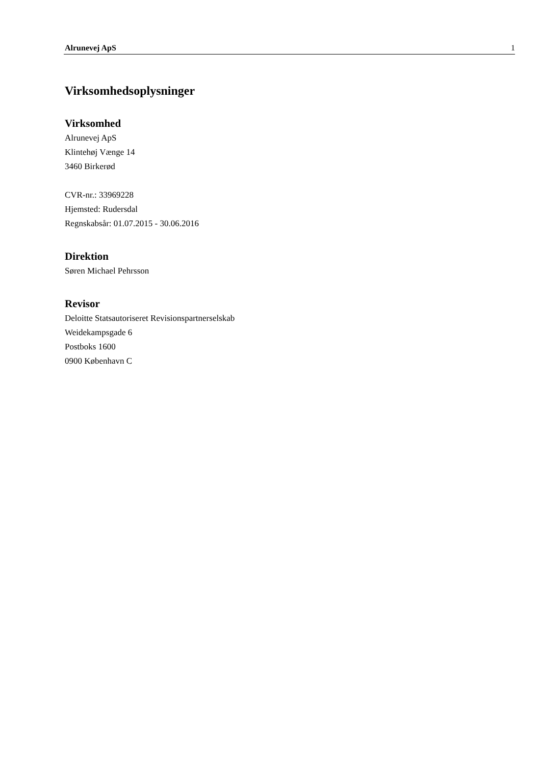Alrunevej ApS 1
Virksomhedsoplysninger
Virksomhed
Alrunevej ApS
Klintehøj Vænge 14
3460 Birkerød
CVR-nr.: 33969228
Hjemsted: Rudersdal
Regnskabsår: 01.07.2015 - 30.06.2016
Direktion
Søren Michael Pehrsson
Revisor
Deloitte Statsautoriseret Revisionspartnerselskab
Weidekampsgade 6
Postboks 1600
0900 København C